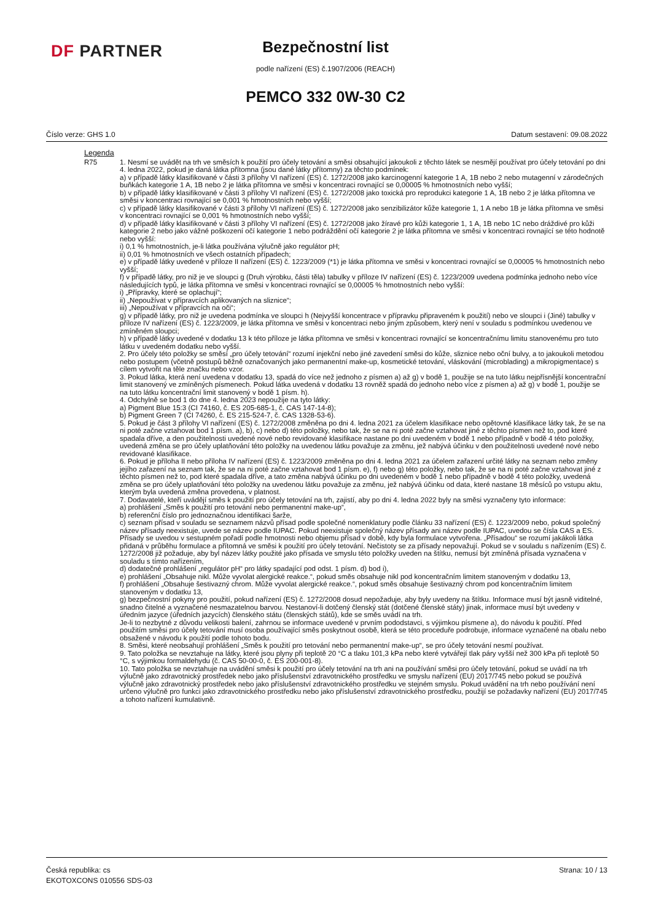DF PARTNER
Bezpečnostní list
podle nařízení (ES) č.1907/2006 (REACH)
PEMCO 332 0W-30 C2
Číslo verze: GHS 1.0 Datum sestavení: 09.08.2022
Legenda
| R75 | 1. Nesmí se uvádět na trh ve směsích k použití pro účely tetování a směsi obsahující jakoukoli z těchto látek se nesmějí používat pro účely tetování po dni 4. ledna 2022, pokud je daná látka přítomna (jsou dané látky přítomny) za těchto podmínek: a) v případě látky klasifikované v části 3 přílohy VI nařízení (ES) č. 1272/2008 jako karcinogenní kategorie 1 A, 1B nebo 2 nebo mutagenní v zárodečných buňkách kategorie 1 A, 1B nebo 2 je látka přítomna ve směsi v koncentraci rovnající se 0,00005 % hmotnostních nebo vyšší; b) v případě látky klasifikované v části 3 přílohy VI nařízení (ES) č. 1272/2008 jako toxická pro reprodukci kategorie 1 A, 1B nebo 2 je látka přítomna ve směsi v koncentraci rovnající se 0,001 % hmotnostních nebo vyšší; c) v případě látky klasifikované v části 3 přílohy VI nařízení (ES) č. 1272/2008 jako senzibilizátor kůže kategorie 1, 1 A nebo 1B je látka přítomna ve směsi v koncentraci rovnající se 0,001 % hmotnostních nebo vyšší; d) v případě látky klasifikované v části 3 přílohy VI nařízení (ES) č. 1272/2008 jako žíravé pro kůži kategorie 1, 1 A, 1B nebo 1C nebo dráždivé pro kůži kategorie 2 nebo jako vážné poškození očí kategorie 1 nebo podráždění očí kategorie 2 je látka přítomna ve směsi v koncentraci rovnající se této hodnotě nebo vyšší: i) 0,1 % hmotnostních, je-li látka používána výlučně jako regulátor pH; ii) 0,01 % hmotnostních ve všech ostatních případech; e) v případě látky uvedené v příloze II nařízení (ES) č. 1223/2009 (*1) je látka přítomna ve směsi v koncentraci rovnající se 0,00005 % hmotnostních nebo vyšší; f) v případě látky, pro niž je ve sloupci g (Druh výrobku, části těla) tabulky v příloze IV nařízení (ES) č. 1223/2009 uvedena podmínka jednoho nebo více následujících typů, je látka přítomna ve směsi v koncentraci rovnající se 0,00005 % hmotnostních nebo vyšší: i) „Přípravky, které se oplachují“; ii) „Nepoužívat v přípravcích aplikovaných na sliznice“; iii) „Nepoužívat v přípravcích na oči“; g) v případě látky, pro niž je uvedena podmínka ve sloupci h (Nejvyšší koncentrace v přípravku připraveném k použití) nebo ve sloupci i (Jiné) tabulky v příloze IV nařízení (ES) č. 1223/2009, je látka přítomna ve směsi v koncentraci nebo jiným způsobem, který není v souladu s podmínkou uvedenou ve zmíněném sloupci; h) v případě látky uvedené v dodatku 13 k této příloze je látka přítomna ve směsi v koncentraci rovnající se koncentračnímu limitu stanovenému pro tuto látku v uvedeném dodatku nebo vyšší. 2. Pro účely této položky se směsí „pro účely tetování“ rozumí injekční nebo jiné zavedení směsi do kůže, sliznice nebo oční bulvy, a to jakoukoli metodou nebo postupem (včetně postupů běžně označovaných jako permanentní make-up, kosmetické tetování, vláskování (microblading) a mikropigmentace) s cílem vytvořit na těle značku nebo vzor. 3. Pokud látka, která není uvedena v dodatku 13, spadá do více než jednoho z písmen a) až g) v bodě 1, použije se na tuto látku nejpřísnější koncentrační limit stanovený ve zmíněných písmenech. Pokud látka uvedená v dodatku 13 rovněž spadá do jednoho nebo více z písmen a) až g) v bodě 1, použije se na tuto látku koncentrační limit stanovený v bodě 1 písm. h). 4. Odchylně se bod 1 do dne 4. ledna 2023 nepoužije na tyto látky: a) Pigment Blue 15:3 (CI 74160, č. ES 205-685-1, č. CAS 147-14-8); b) Pigment Green 7 (CI 74260, č. ES 215-524-7, č. CAS 1328-53-6). 5. Pokud je část 3 přílohy VI nařízení (ES) č. 1272/2008 změněna po dni 4. ledna 2021 za účelem klasifikace nebo opětovné klasifikace látky tak, že se na ni poté začne vztahovat bod 1 písm. a), b), c) nebo d) této položky, nebo tak, že se na ni poté začne vztahovat jiné z těchto písmen než to, pod které spadala dříve, a den použitelnosti uvedené nové nebo revidované klasifikace nastane po dni uvedeném v bodě 1 nebo případně v bodě 4 této položky, uvedená změna se pro účely uplatňování této položky na uvedenou látku považuje za změnu, jež nabývá účinku v den použitelnosti uvedené nové nebo revidované klasifikace. 6. Pokud je příloha II nebo příloha IV nařízení (ES) č. 1223/2009 změněna po dni 4. ledna 2021 za účelem zařazení určité látky na seznam nebo změny jejího zařazení na seznam tak, že se na ni poté začne vztahovat bod 1 písm. e), f) nebo g) této položky, nebo tak, že se na ni poté začne vztahovat jiné z těchto písmen než to, pod které spadala dříve, a tato změna nabývá účinku po dni uvedeném v bodě 1 nebo případně v bodě 4 této položky, uvedená změna se pro účely uplatňování této položky na uvedenou látku považuje za změnu, jež nabývá účinku od data, které nastane 18 měsíců po vstupu aktu, kterým byla uvedená změna provedena, v platnost. 7. Dodavatelé, kteří uvádějí směs k použití pro účely tetování na trh, zajistí, aby po dni 4. ledna 2022 byly na směsi vyznačeny tyto informace: a) prohlášení „Směs k použití pro tetování nebo permanentní make-up“, b) referenční číslo pro jednoznačnou identifikaci šarže, c) seznam přísad v souladu se seznamem názvů přísad podle společné nomenklatury podle článku 33 nařízení (ES) č. 1223/2009 nebo, pokud společný název přísady neexistuje, uvede se název podle IUPAC. Pokud neexistuje společný název přísady ani název podle IUPAC, uvedou se čísla CAS a ES. Přísady se uvedou v sestupném pořadí podle hmotnosti nebo objemu přísad v době, kdy byla formulace vytvořena. „Přísadou“ se rozumí jakákoli látka přidaná v průběhu formulace a přítomná ve směsi k použití pro účely tetování. Nečistoty se za přísady nepovažují. Pokud se v souladu s nařízením (ES) č. 1272/2008 již požaduje, aby byl název látky použité jako přísada ve smyslu této položky uveden na štítku, nemusí být zmíněná přísada vyznačena v souladu s tímto nařízením, d) dodatečné prohlášení „regulátor pH“ pro látky spadající pod odst. 1 písm. d) bod i), e) prohlášení „Obsahuje nikl. Může vyvolat alergické reakce.“, pokud směs obsahuje nikl pod koncentračním limitem stanoveným v dodatku 13, f) prohlášení „Obsahuje šestivazný chrom. Může vyvolat alergické reakce.“, pokud směs obsahuje šestivazný chrom pod koncentračním limitem stanoveným v dodatku 13, g) bezpečnostní pokyny pro použití, pokud nařízení (ES) č. 1272/2008 dosud nepožaduje, aby byly uvedeny na štítku. Informace musí být jasně viditelné, snadno čitelné a vyznačené nesmazatelnou barvou. Nestanoví-li dotčený členský stát (dotčené členské státy) jinak, informace musí být uvedeny v úředním jazyce (úředních jazycích) členského státu (členských států), kde se směs uvádí na trh. Je-li to nezbytné z důvodu velikosti balení, zahrnou se informace uvedené v prvním pododstavci, s výjimkou písmene a), do návodu k použití. Před použitím směsi pro účely tetování musí osoba používající směs poskytnout osobě, která se této proceduře podrobuje, informace vyznačené na obalu nebo obsažené v návodu k použití podle tohoto bodu. 8. Směsi, které neobsahují prohlášení „Směs k použití pro tetování nebo permanentní make-up“, se pro účely tetování nesmí používat. 9. Tato položka se nevztahuje na látky, které jsou plyny při teplotě 20 °C a tlaku 101,3 kPa nebo které vytvářejí tlak páry vyšší než 300 kPa při teplotě 50 °C, s výjimkou formaldehydu (č. CAS 50-00-0, č. ES 200-001-8). 10. Tato položka se nevztahuje na uvádění směsi k použití pro účely tetování na trh ani na používání směsi pro účely tetování, pokud se uvádí na trh výlučně jako zdravotnický prostředek nebo jako příslušenství zdravotnického prostředku ve smyslu nařízení (EU) 2017/745 nebo pokud se používá výlučně jako zdravotnický prostředek nebo jako příslušenství zdravotnického prostředku ve stejném smyslu. Pokud uvádění na trh nebo používání není určeno výlučně pro funkci jako zdravotnického prostředku nebo jako příslušenství zdravotnického prostředku, použijí se požadavky nařízení (EU) 2017/745 a tohoto nařízení kumulativně. |
Česká republika: cs
EKOTOXCONS 010556 SDS-03
Strana: 10 / 13